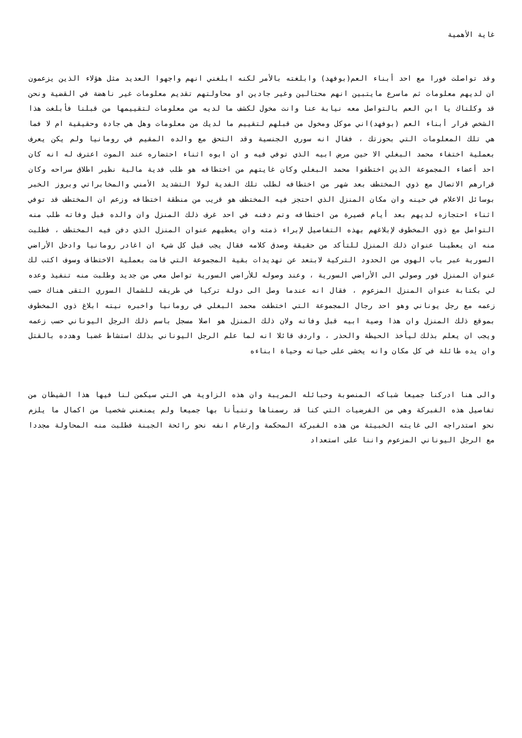غاية الأهمية
وقد تواصلت فورا مع احد أبناء العم(بوفهد) وابلغته بالأمر لكنه ابلغني انهم واجهوا العديد مثل هؤلاء الذين يزعمون ان لديهم معلومات ثم ماسرع مايتبين انهم محتالين وغير جادين او محاولتهم تقديم معلومات غير ناهضة في القضية ونحن قد وكلناك يا ابن العم بالتواصل معه نيابة عنا وانت مخول لكشف ما لديه من معلومات لتقييمها من قبلنا فأبلغت هذا الشخص قرار أبناء العم (بوفهد)اني موكل ومخول من قبلهم لتقييم ما لديك من معلومات وهل هي جادة وحقيقية ام لا فما هي تلك المعلومات التي بحوزتك ، فقال انه سوري الجنسية وقد التحق مع والده المقيم في رومانيا ولم يكن يعرف بعملية اختفاء محمد البغلي الا حين مرض ابيه الذي توفي فيه و ان ابوه اثناء احتضاره عند الموت اعترف له انه كان احد أعضاء المجموعة الذين اختطفوا محمد البغلي وكان غايتهم من اختطافه هو طلب فدية مالية نظير اطلاق سراحه وكان قرارهم الاتصال مع ذوي المختطف بعد شهر من اختطافه لطلب تلك الفدية لولا التشديد الأمني والمخابراتي وبروز الخبر بوسائل الاعلام في حينه وان مكان المنزل الذي احتجز فيه المختطف هو قريب من منطقة اختطافه وزعم ان المختطف قد توفي اثناء احتجازه لديهم بعد أيام قصيرة من اختطافه وتم دفنه في احد غرف ذلك المنزل وان والده قبل وفاته طلب منه التواصل مع ذوي المخطوف لإبلاغهم بهذه التفاصيل لإبراء ذمته وان يعطيهم عنوان المنزل الذي دفن فيه المختطف ، فطلبت منه ان يعطينا عنوان ذلك المنزل للتأكد من حقيقة وصدق كلامه فقال يجب قبل كل شيء ان اغادر رومانيا وادخل الأراضي السورية عبر باب الهوى من الحدود التركية لابتعد عن تهديدات بقية المجموعة التي قامت بعملية الاختطاف وسوف اكتب لك عنوان المنزل فور وصولي الى الأراضي السورية ، وعند وصوله للأراضي السورية تواصل معي من جديد وطلبت منه تنفيذ وعده لي بكتابة عنوان المنزل المزعوم ، فقال انه عندما وصل الى دولة تركيا في طريقه للشمال السوري التقى هناك حسب زعمه مع رجل يوناني وهو احد رجال المجموعة التي اختطفت محمد البغلي في رومانيا واخبره نيته ابلاغ ذوي المخطوف بموقع ذلك المنزل وان هذا وصية ابيه قبل وفاته ولان ذلك المنزل هو اصلا مسجل باسم ذلك الرجل اليوناني حسب زعمه ويجب ان يعلم بذلك ليأخذ الحيطة والحذر ، واردف قائلا انه لما علم الرجل اليوناني بذلك استشاط غضبا وهدده بالقتل وان يده طائلة في كل مكان وانه يخشى على حياته وحياة ابناءه
والى هنا ادركنا جميعا شباكه المنصوبة وحبائله المريبة وان هذه الزاوية هي التي سيكمن لنا فيها هذا الشيطان من تفاصيل هذه الفبركة وهي من الفرضيات التي كنا قد رسمناها وتنبأنا بها جميعا ولم يمنعني شخصيا من اكمال ما يلزم نحو استدراجه الى غايته الخبيثة من هذه الفبركة المحكمة وإرغام انفه نحو رائحة الجبنة فطلبت منه المحاولة مجددا مع الرجل اليوناني المزعوم واننا على استعداد